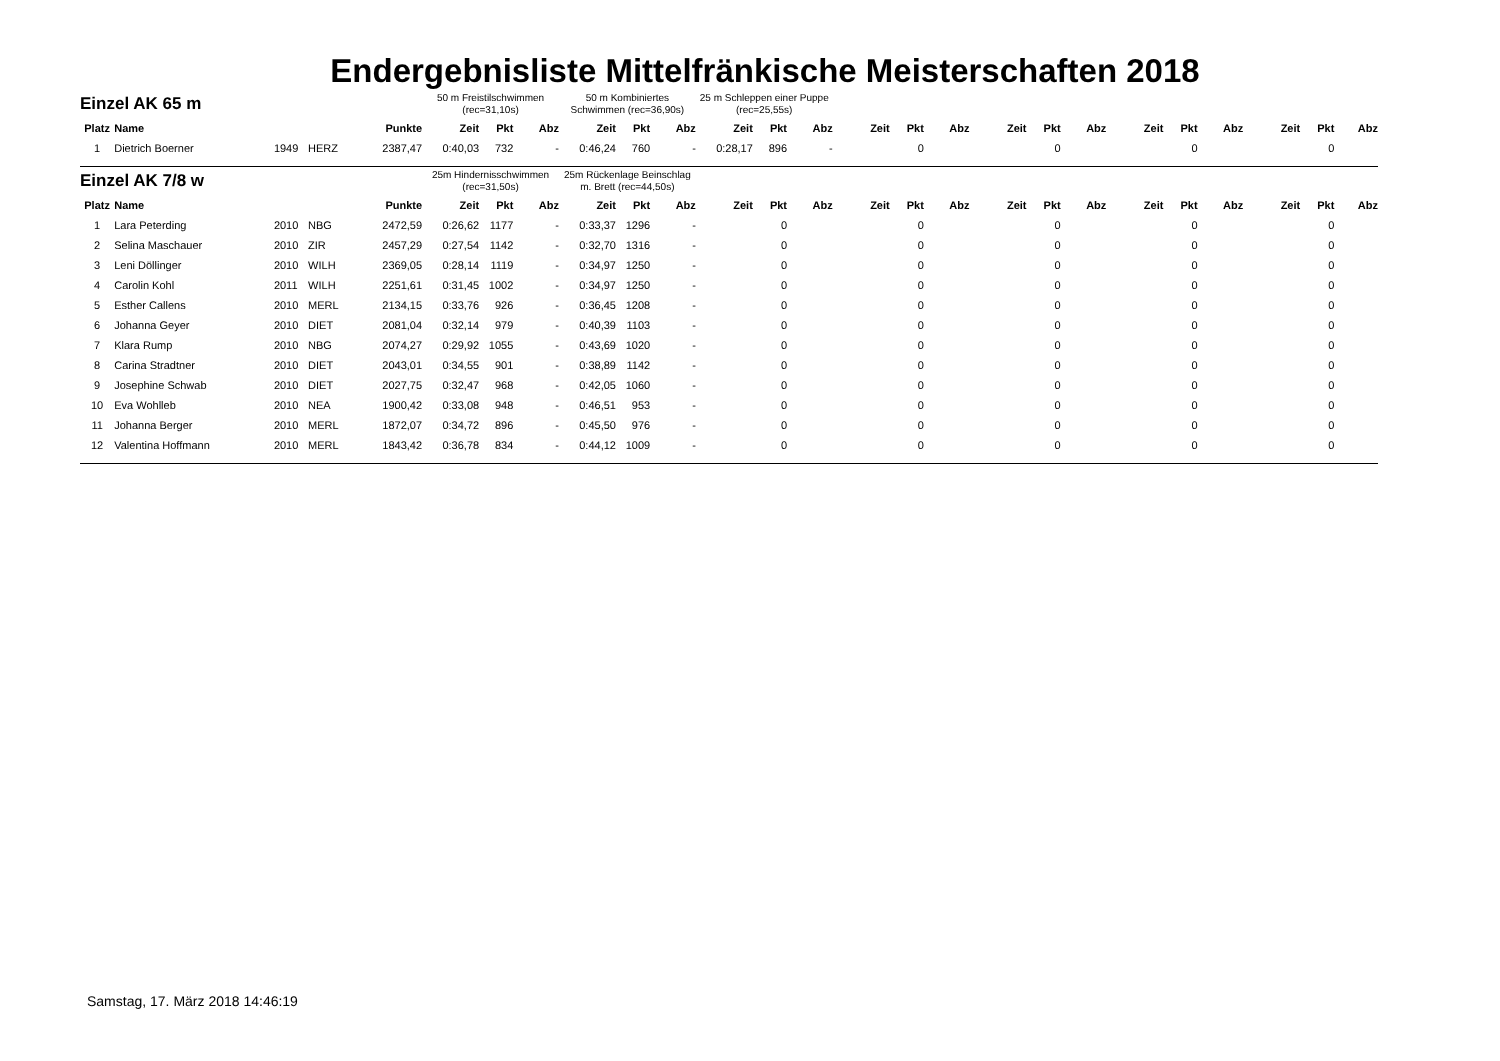Endergebnisliste Mittelfränkische Meisterschaften 2018
| Einzel AK 65 m | | | | | 50 m Freistilschwimmen (rec=31,10s) | | | 50 m Kombiniertes Schwimmen (rec=36,90s) | | | 25 m Schleppen einer Puppe (rec=25,55s) | | | | | | | | | | | | | | |
| --- | --- | --- | --- | --- | --- | --- | --- | --- | --- | --- | --- | --- | --- | --- | --- | --- | --- | --- | --- | --- | --- | --- | --- | --- | --- |
| Platz | Name | | | Punkte | Zeit | Pkt | Abz | Zeit | Pkt | Abz | Zeit | Pkt | Abz | Zeit | Pkt | Abz | Zeit | Pkt | Abz | Zeit | Pkt | Abz | Zeit | Pkt | Abz |
| 1 | Dietrich Boerner | 1949 | HERZ | 2387,47 | 0:40,03 | 732 | - | 0:46,24 | 760 | - | 0:28,17 | 896 | - | | 0 | | | 0 | | | 0 | | | 0 | |
| Einzel AK 7/8 w | | | | | 25m Hindernisschwimmen (rec=31,50s) | | | 25m Rückenlage Beinschlag m. Brett (rec=44,50s) | | | | | | | | | | | | | | | | | |
| Platz | Name | | | Punkte | Zeit | Pkt | Abz | Zeit | Pkt | Abz | Zeit | Pkt | Abz | Zeit | Pkt | Abz | Zeit | Pkt | Abz | Zeit | Pkt | Abz | Zeit | Pkt | Abz |
| 1 | Lara Peterding | 2010 | NBG | 2472,59 | 0:26,62 | 1177 | - | 0:33,37 | 1296 | - | | 0 | | | 0 | | | 0 | | | 0 | | | 0 | |
| 2 | Selina Maschauer | 2010 | ZIR | 2457,29 | 0:27,54 | 1142 | - | 0:32,70 | 1316 | - | | 0 | | | 0 | | | 0 | | | 0 | | | 0 | |
| 3 | Leni Döllinger | 2010 | WILH | 2369,05 | 0:28,14 | 1119 | - | 0:34,97 | 1250 | - | | 0 | | | 0 | | | 0 | | | 0 | | | 0 | |
| 4 | Carolin Kohl | 2011 | WILH | 2251,61 | 0:31,45 | 1002 | - | 0:34,97 | 1250 | - | | 0 | | | 0 | | | 0 | | | 0 | | | 0 | |
| 5 | Esther Callens | 2010 | MERL | 2134,15 | 0:33,76 | 926 | - | 0:36,45 | 1208 | - | | 0 | | | 0 | | | 0 | | | 0 | | | 0 | |
| 6 | Johanna Geyer | 2010 | DIET | 2081,04 | 0:32,14 | 979 | - | 0:40,39 | 1103 | - | | 0 | | | 0 | | | 0 | | | 0 | | | 0 | |
| 7 | Klara Rump | 2010 | NBG | 2074,27 | 0:29,92 | 1055 | - | 0:43,69 | 1020 | - | | 0 | | | 0 | | | 0 | | | 0 | | | 0 | |
| 8 | Carina Stradtner | 2010 | DIET | 2043,01 | 0:34,55 | 901 | - | 0:38,89 | 1142 | - | | 0 | | | 0 | | | 0 | | | 0 | | | 0 | |
| 9 | Josephine Schwab | 2010 | DIET | 2027,75 | 0:32,47 | 968 | - | 0:42,05 | 1060 | - | | 0 | | | 0 | | | 0 | | | 0 | | | 0 | |
| 10 | Eva Wohlleb | 2010 | NEA | 1900,42 | 0:33,08 | 948 | - | 0:46,51 | 953 | - | | 0 | | | 0 | | | 0 | | | 0 | | | 0 | |
| 11 | Johanna Berger | 2010 | MERL | 1872,07 | 0:34,72 | 896 | - | 0:45,50 | 976 | - | | 0 | | | 0 | | | 0 | | | 0 | | | 0 | |
| 12 | Valentina Hoffmann | 2010 | MERL | 1843,42 | 0:36,78 | 834 | - | 0:44,12 | 1009 | - | | 0 | | | 0 | | | 0 | | | 0 | | | 0 | |
Samstag, 17. März 2018 14:46:19